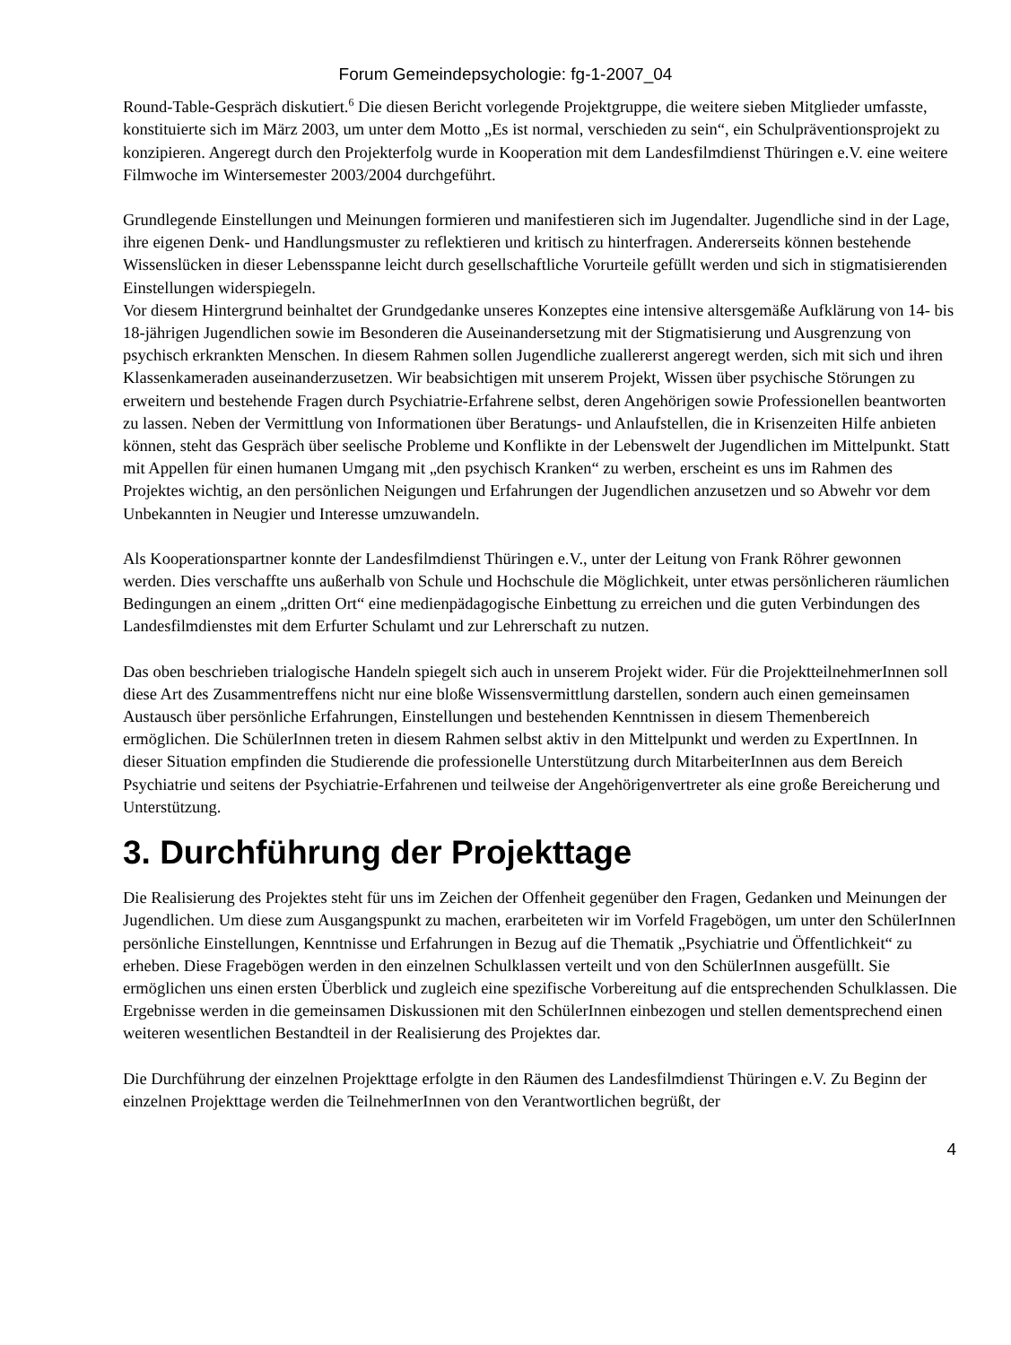Forum Gemeindepsychologie: fg-1-2007_04
Round-Table-Gespräch diskutiert.<sup>6</sup> Die diesen Bericht vorlegende Projektgruppe, die weitere sieben Mitglieder umfasste, konstituierte sich im März 2003, um unter dem Motto „Es ist normal, verschieden zu sein“, ein Schulpräventionsprojekt zu konzipieren. Angeregt durch den Projekterfolg wurde in Kooperation mit dem Landesfilmdienst Thüringen e.V. eine weitere Filmwoche im Wintersemester 2003/2004 durchgeführt.
Grundlegende Einstellungen und Meinungen formieren und manifestieren sich im Jugendalter. Jugendliche sind in der Lage, ihre eigenen Denk- und Handlungsmuster zu reflektieren und kritisch zu hinterfragen. Andererseits können bestehende Wissenslücken in dieser Lebensspanne leicht durch gesellschaftliche Vorurteile gefüllt werden und sich in stigmatisierenden Einstellungen widerspiegeln.
Vor diesem Hintergrund beinhaltet der Grundgedanke unseres Konzeptes eine intensive altersgemäße Aufklärung von 14- bis 18-jährigen Jugendlichen sowie im Besonderen die Auseinandersetzung mit der Stigmatisierung und Ausgrenzung von psychisch erkrankten Menschen. In diesem Rahmen sollen Jugendliche zuallererst angeregt werden, sich mit sich und ihren Klassenkameraden auseinanderzusetzen. Wir beabsichtigen mit unserem Projekt, Wissen über psychische Störungen zu erweitern und bestehende Fragen durch Psychiatrie-Erfahrene selbst, deren Angehörigen sowie Professionellen beantworten zu lassen. Neben der Vermittlung von Informationen über Beratungs- und Anlaufstellen, die in Krisenzeiten Hilfe anbieten können, steht das Gespräch über seelische Probleme und Konflikte in der Lebenswelt der Jugendlichen im Mittelpunkt. Statt mit Appellen für einen humanen Umgang mit „den psychisch Kranken“ zu werben, erscheint es uns im Rahmen des Projektes wichtig, an den persönlichen Neigungen und Erfahrungen der Jugendlichen anzusetzen und so Abwehr vor dem Unbekannten in Neugier und Interesse umzuwandeln.
Als Kooperationspartner konnte der Landesfilmdienst Thüringen e.V., unter der Leitung von Frank Röhrer gewonnen werden. Dies verschaffte uns außerhalb von Schule und Hochschule die Möglichkeit, unter etwas persönlicheren räumlichen Bedingungen an einem „dritten Ort“ eine medienpädagogische Einbettung zu erreichen und die guten Verbindungen des Landesfilmdienstes mit dem Erfurter Schulamt und zur Lehrerschaft zu nutzen.
Das oben beschrieben trialogische Handeln spiegelt sich auch in unserem Projekt wider. Für die ProjektteilnehmerInnen soll diese Art des Zusammentreffens nicht nur eine bloße Wissensvermittlung darstellen, sondern auch einen gemeinsamen Austausch über persönliche Erfahrungen, Einstellungen und bestehenden Kenntnissen in diesem Themenbereich ermöglichen. Die SchülerInnen treten in diesem Rahmen selbst aktiv in den Mittelpunkt und werden zu ExpertInnen. In dieser Situation empfinden die Studierende die professionelle Unterstützung durch MitarbeiterInnen aus dem Bereich Psychiatrie und seitens der Psychiatrie-Erfahrenen und teilweise der Angehörigenvertreter als eine große Bereicherung und Unterstützung.
3. Durchführung der Projekttage
Die Realisierung des Projektes steht für uns im Zeichen der Offenheit gegenüber den Fragen, Gedanken und Meinungen der Jugendlichen. Um diese zum Ausgangspunkt zu machen, erarbeiteten wir im Vorfeld Fragebögen, um unter den SchülerInnen persönliche Einstellungen, Kenntnisse und Erfahrungen in Bezug auf die Thematik „Psychiatrie und Öffentlichkeit“ zu erheben. Diese Fragebögen werden in den einzelnen Schulklassen verteilt und von den SchülerInnen ausgefüllt. Sie ermöglichen uns einen ersten Überblick und zugleich eine spezifische Vorbereitung auf die entsprechenden Schulklassen. Die Ergebnisse werden in die gemeinsamen Diskussionen mit den SchülerInnen einbezogen und stellen dementsprechend einen weiteren wesentlichen Bestandteil in der Realisierung des Projektes dar.
Die Durchführung der einzelnen Projekttage erfolgte in den Räumen des Landesfilmdienst Thüringen e.V. Zu Beginn der einzelnen Projekttage werden die TeilnehmerInnen von den Verantwortlichen begrüßt, der
4